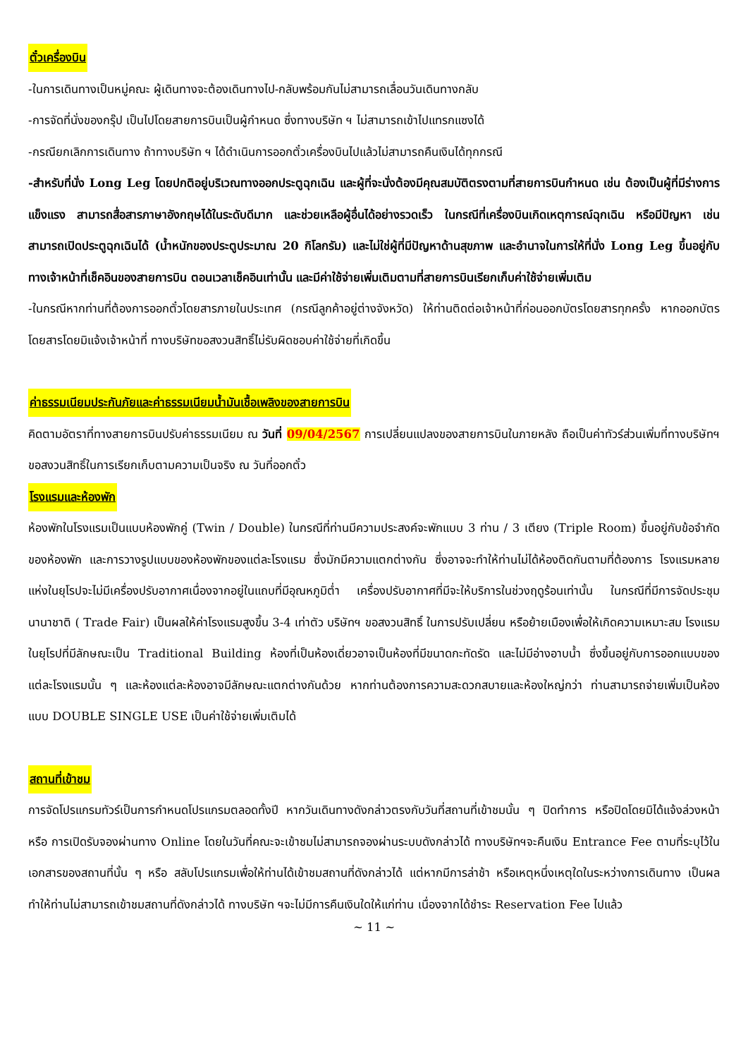ตั๋วเครื่องบิน
-ในการเดินทางเป็นหมู่คณะ ผู้เดินทางจะต้องเดินทางไป-กลับพร้อมกันไม่สามารถเลื่อนวันเดินทางกลับ
-การจัดที่นั่งของกรุ๊ป เป็นไปโดยสายการบินเป็นผู้กำหนด ซึ่งทางบริษัท ฯ ไม่สามารถเข้าไปแทรกแซงได้
-กรณียกเลิกการเดินทาง ถ้าทางบริษัท ฯ ได้ดำเนินการออกตั๋วเครื่องบินไปแล้วไม่สามารถคืนเงินได้ทุกกรณี
-สำหรับที่นั่ง Long Leg โดยปกติอยู่บริเวณทางออกประตูฉุกเฉิน และผู้ที่จะนั่งต้องมีคุณสมบัติตรงตามที่สายการบินกำหนด เช่น ต้องเป็นผู้ที่มีร่างการแข็งแรง สามารถสื่อสารภาษาอังกฤษได้ในระดับดีมาก และช่วยเหลือผู้อื่นได้อย่างรวดเร็ว ในกรณีที่เครื่องบินเกิดเหตุการณ์ฉุกเฉิน หรือมีปัญหา เช่น สามารถเปิดประตูฉุกเฉินได้ (น้ำหนักของประตูประมาณ 20 กิโลกรัม) และไม่ใช่ผู้ที่มีปัญหาด้านสุขภาพ และอำนาจในการให้ที่นั่ง Long Leg ขึ้นอยู่กับทางเจ้าหน้าที่เช็คอินของสายการบิน ตอนเวลาเช็คอินเท่านั้น และมีค่าใช้จ่ายเพิ่มเติมตามที่สายการบินเรียกเก็บค่าใช้จ่ายเพิ่มเติม
-ในกรณีหากท่านที่ต้องการออกตั๋วโดยสารภายในประเทศ (กรณีลูกค้าอยู่ต่างจังหวัด) ให้ท่านติดต่อเจ้าหน้าที่ก่อนออกบัตรโดยสารทุกครั้ง หากออกบัตรโดยสารโดยมิแจ้งเจ้าหน้าที่ ทางบริษัทขอสงวนสิทธิ์ไม่รับผิดชอบค่าใช้จ่ายที่เกิดขึ้น
ค่าธรรมเนียมประกันภัยและค่าธรรมเนียมน้ำมันเชื้อเพลิงของสายการบิน
คิดตามอัตราที่ทางสายการบินปรับค่าธรรมเนียม ณ วันที่ 09/04/2567 การเปลี่ยนแปลงของสายการบินในภายหลัง ถือเป็นค่าทัวร์ส่วนเพิ่มที่ทางบริษัทฯ ขอสงวนสิทธิ์ในการเรียกเก็บตามความเป็นจริง ณ วันที่ออกตั๋ว
โรงแรมและห้องพัก
ห้องพักในโรงแรมเป็นแบบห้องพักคู่ (Twin / Double) ในกรณีที่ท่านมีความประสงค์จะพักแบบ 3 ท่าน / 3 เตียง (Triple Room) ขึ้นอยู่กับข้อจำกัดของห้องพัก และการวางรูปแบบของห้องพักของแต่ละโรงแรม ซึ่งมักมีความแตกต่างกัน ซึ่งอาจจะทำให้ท่านไม่ได้ห้องติดกันตามที่ต้องการ โรงแรมหลายแห่งในยุโรปจะไม่มีเครื่องปรับอากาศเนื่องจากอยู่ในแถบที่มีอุณหภูมิต่ำ เครื่องปรับอากาศที่มีจะให้บริการในช่วงฤดูร้อนเท่านั้น ในกรณีที่มีการจัดประชุมนานาชาติ ( Trade Fair) เป็นผลให้ค่าโรงแรมสูงขึ้น 3-4 เท่าตัว บริษัทฯ ขอสงวนสิทธิ์ ในการปรับเปลี่ยน หรือย้ายเมืองเพื่อให้เกิดความเหมาะสม โรงแรมในยุโรปที่มีลักษณะเป็น Traditional Building ห้องที่เป็นห้องเดี่ยวอาจเป็นห้องที่มีขนาดกะทัดรัด และไม่มีอ่างอาบน้ำ ซึ่งขึ้นอยู่กับการออกแบบของแต่ละโรงแรมนั้น ๆ และห้องแต่ละห้องอาจมีลักษณะแตกต่างกันด้วย หากท่านต้องการความสะดวกสบายและห้องใหญ่กว่า ท่านสามารถจ่ายเพิ่มเป็นห้องแบบ DOUBLE SINGLE USE เป็นค่าใช้จ่ายเพิ่มเติมได้
สถานที่เข้าชม
การจัดโปรแกรมทัวร์เป็นการกำหนดโปรแกรมตลอดทั้งปี หากวันเดินทางดังกล่าวตรงกับวันที่สถานที่เข้าชมนั้น ๆ ปิดทำการ หรือปิดโดยมิได้แจ้งล่วงหน้า หรือ การเปิดรับจองผ่านทาง Online โดยในวันที่คณะจะเข้าชมไม่สามารถจองผ่านระบบดังกล่าวได้ ทางบริษัทฯจะคืนเงิน Entrance Fee ตามที่ระบุไว้ในเอกสารของสถานที่นั้น ๆ หรือ สลับโปรแกรมเพื่อให้ท่านได้เข้าชมสถานที่ดังกล่าวได้ แต่หากมีการล่าช้า หรือเหตุหนึ่งเหตุใดในระหว่างการเดินทาง เป็นผลทำให้ท่านไม่สามารถเข้าชมสถานที่ดังกล่าวได้ ทางบริษัท ฯจะไม่มีการคืนเงินใดให้แก่ท่าน เนื่องจากได้ชำระ Reservation Fee ไปแล้ว
~ 11 ~